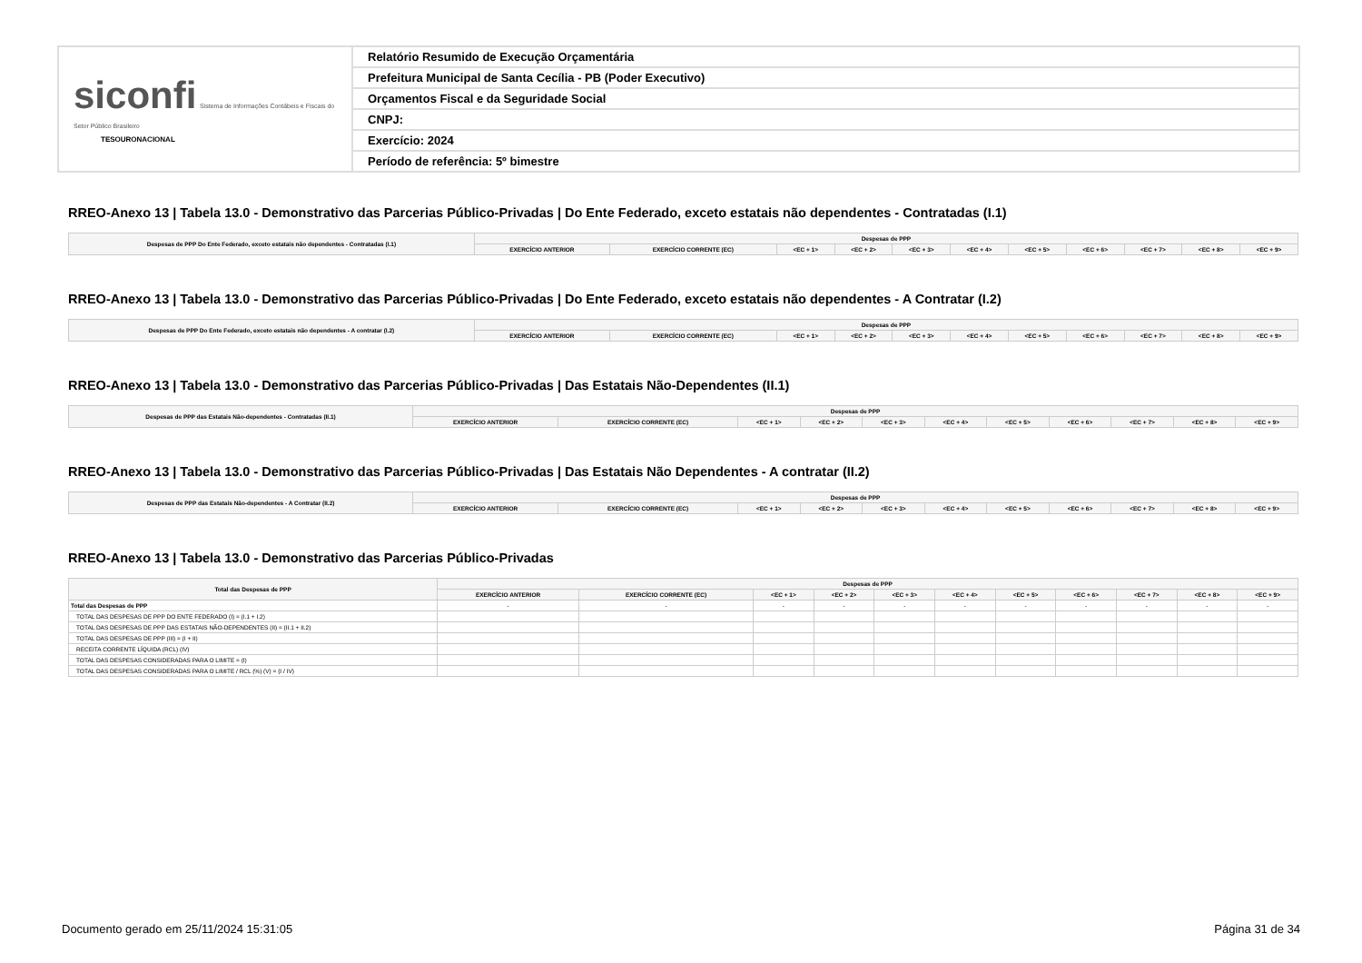| siconfi Sistema de Informações Contábeis e Fiscais do Setor Público Brasileiro TESOURONACIONAL | Relatório Resumido de Execução Orçamentária |
| | Prefeitura Municipal de Santa Cecília - PB (Poder Executivo) |
| | Orçamentos Fiscal e da Seguridade Social |
| | CNPJ: |
| | Exercício: 2024 |
| | Período de referência: 5º bimestre |
RREO-Anexo 13 | Tabela 13.0 - Demonstrativo das Parcerias Público-Privadas | Do Ente Federado, exceto estatais não dependentes - Contratadas (I.1)
| Despesas de PPP Do Ente Federado, exceto estatais não dependentes - Contratadas (I.1) | Despesas de PPP | | | | | | | | | | |
| --- | --- | --- | --- | --- | --- | --- | --- | --- | --- | --- | --- |
| | EXERCÍCIO ANTERIOR | EXERCÍCIO CORRENTE (EC) | <EC + 1> | <EC + 2> | <EC + 3> | <EC + 4> | <EC + 5> | <EC + 6> | <EC + 7> | <EC + 8> | <EC + 9> |
RREO-Anexo 13 | Tabela 13.0 - Demonstrativo das Parcerias Público-Privadas | Do Ente Federado, exceto estatais não dependentes - A Contratar (I.2)
| Despesas de PPP Do Ente Federado, exceto estatais não dependentes - A contratar (I.2) | Despesas de PPP | | | | | | | | | | |
| --- | --- | --- | --- | --- | --- | --- | --- | --- | --- | --- | --- |
| | EXERCÍCIO ANTERIOR | EXERCÍCIO CORRENTE (EC) | <EC + 1> | <EC + 2> | <EC + 3> | <EC + 4> | <EC + 5> | <EC + 6> | <EC + 7> | <EC + 8> | <EC + 9> |
RREO-Anexo 13 | Tabela 13.0 - Demonstrativo das Parcerias Público-Privadas | Das Estatais Não-Dependentes (II.1)
| Despesas de PPP das Estatais Não-dependentes - Contratadas (II.1) | Despesas de PPP | | | | | | | | | | |
| --- | --- | --- | --- | --- | --- | --- | --- | --- | --- | --- | --- |
| | EXERCÍCIO ANTERIOR | EXERCÍCIO CORRENTE (EC) | <EC + 1> | <EC + 2> | <EC + 3> | <EC + 4> | <EC + 5> | <EC + 6> | <EC + 7> | <EC + 8> | <EC + 9> |
RREO-Anexo 13 | Tabela 13.0 - Demonstrativo das Parcerias Público-Privadas | Das Estatais Não Dependentes - A contratar (II.2)
| Despesas de PPP das Estatais Não-dependentes - A Contratar (II.2) | Despesas de PPP | | | | | | | | | | |
| --- | --- | --- | --- | --- | --- | --- | --- | --- | --- | --- | --- |
| | EXERCÍCIO ANTERIOR | EXERCÍCIO CORRENTE (EC) | <EC + 1> | <EC + 2> | <EC + 3> | <EC + 4> | <EC + 5> | <EC + 6> | <EC + 7> | <EC + 8> | <EC + 9> |
RREO-Anexo 13 | Tabela 13.0 - Demonstrativo das Parcerias Público-Privadas
| Total das Despesas de PPP | Despesas de PPP | | | | | | | | | | |
| --- | --- | --- | --- | --- | --- | --- | --- | --- | --- | --- | --- |
| | EXERCÍCIO ANTERIOR | EXERCÍCIO CORRENTE (EC) | <EC + 1> | <EC + 2> | <EC + 3> | <EC + 4> | <EC + 5> | <EC + 6> | <EC + 7> | <EC + 8> | <EC + 9> |
| Total das Despesas de PPP | - | - | - | - | - | - | - | - | - | - | - |
| TOTAL DAS DESPESAS DE PPP DO ENTE FEDERADO (I) = (I.1 + I.2) | | | | | | | | | | | |
| TOTAL DAS DESPESAS DE PPP DAS ESTATAIS NÃO-DEPENDENTES (II) = (II.1 + II.2) | | | | | | | | | | | |
| TOTAL DAS DESPESAS DE PPP (III) = (I + II) | | | | | | | | | | | |
| RECEITA CORRENTE LÍQUIDA (RCL) (IV) | | | | | | | | | | | |
| TOTAL DAS DESPESAS CONSIDERADAS PARA O LIMITE = (I) | | | | | | | | | | | |
| TOTAL DAS DESPESAS CONSIDERADAS PARA O LIMITE / RCL (%) (V) = (I / IV) | | | | | | | | | | | |
Documento gerado em 25/11/2024 15:31:05 Página 31 de 34